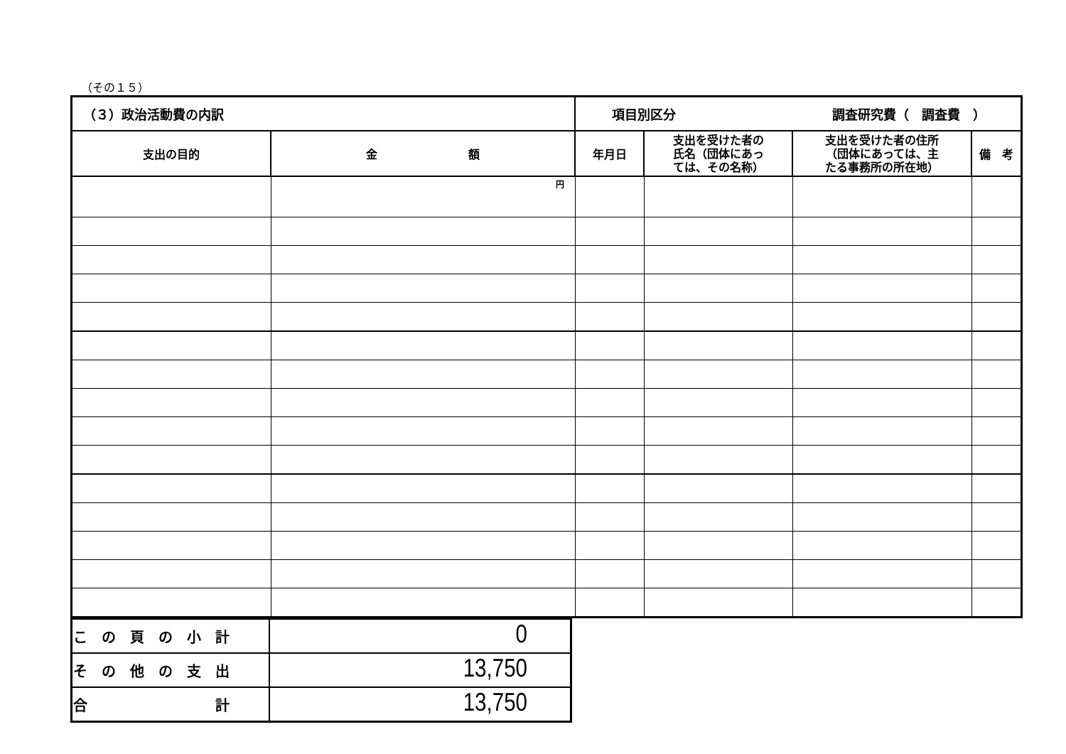（その１５）
| （３）政治活動費の内訳 | | 項目別区分 調査研究費（ 調査費 ） | | | |
| 支出の目的 | 金 額 | 年月日 | 支出を受けた者の 氏名（団体にあっ ては、その名称） | 支出を受けた者の住所 （団体にあっては、主 たる事務所の所在地） | 備 考 |
| | 円 | | | | |
| こ の 頁 の 小 計 | 0 |
| そ の 他 の 支 出 | 13,750 |
| 合 計 | 13,750 |